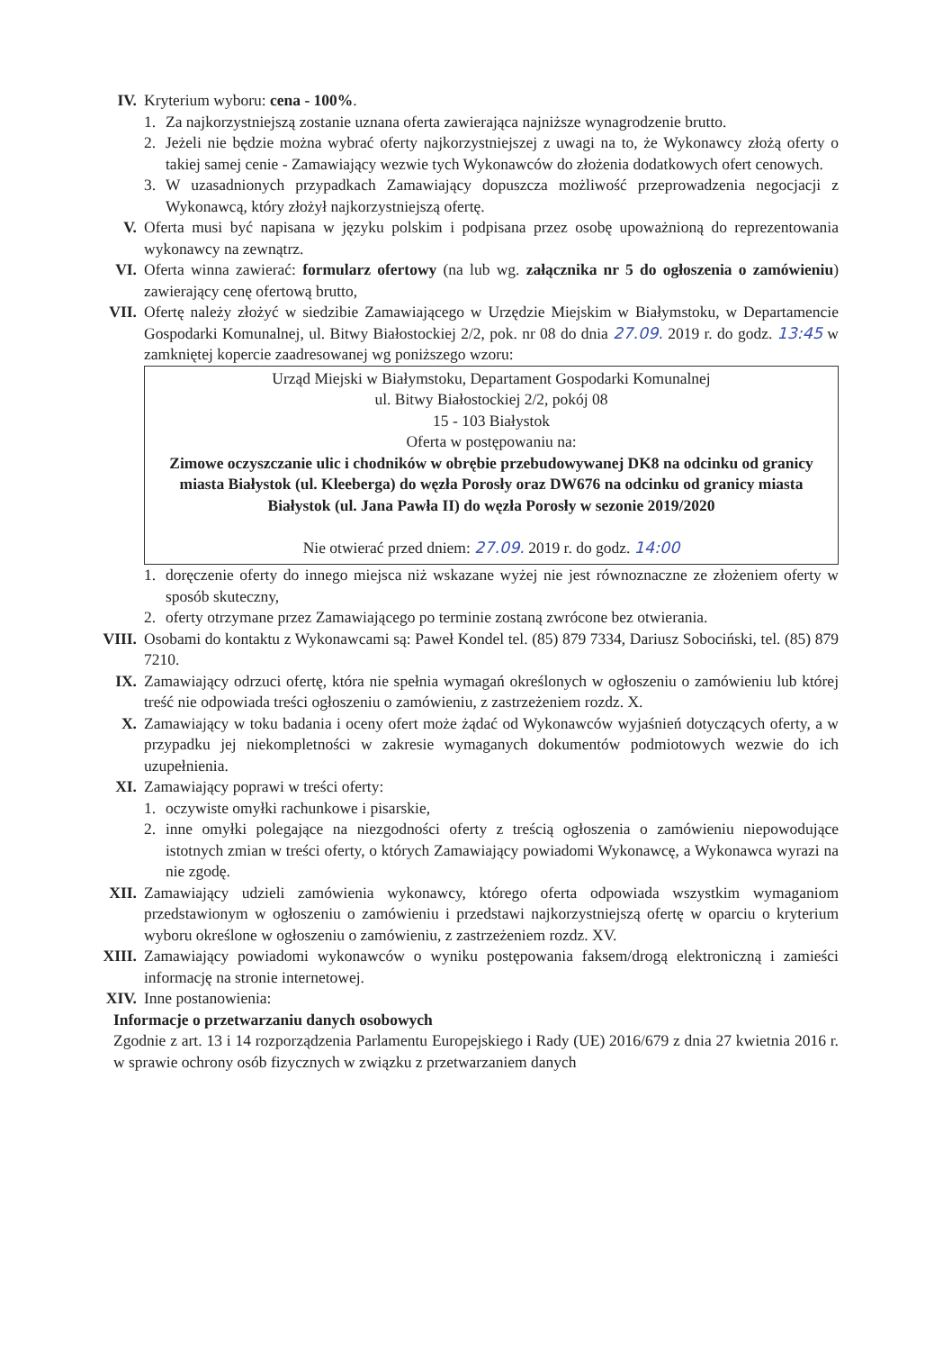IV. Kryterium wyboru: cena - 100%.
1. Za najkorzystniejszą zostanie uznana oferta zawierająca najniższe wynagrodzenie brutto.
2. Jeżeli nie będzie można wybrać oferty najkorzystniejszej z uwagi na to, że Wykonawcy złożą oferty o takiej samej cenie - Zamawiający wezwie tych Wykonawców do złożenia dodatkowych ofert cenowych.
3. W uzasadnionych przypadkach Zamawiający dopuszcza możliwość przeprowadzenia negocjacji z Wykonawcą, który złożył najkorzystniejszą ofertę.
V. Oferta musi być napisana w języku polskim i podpisana przez osobę upoważnioną do reprezentowania wykonawcy na zewnątrz.
VI. Oferta winna zawierać: formularz ofertowy (na lub wg. załącznika nr 5 do ogłoszenia o zamówieniu) zawierający cenę ofertową brutto,
VII. Ofertę należy złożyć w siedzibie Zamawiającego w Urzędzie Miejskim w Białymstoku, w Departamencie Gospodarki Komunalnej, ul. Bitwy Białostockiej 2/2, pok. nr 08 do dnia 27.09. 2019 r. do godz. 13:45 w zamkniętej kopercie zaadresowanej wg poniższego wzoru:
Urząd Miejski w Białymstoku, Departament Gospodarki Komunalnej
ul. Bitwy Białostockiej 2/2, pokój 08
15 - 103 Białystok
Oferta w postępowaniu na:
Zimowe oczyszczanie ulic i chodników w obrębie przebudowywanej DK8 na odcinku od granicy miasta Białystok (ul. Kleeberga) do węzła Porosły oraz DW676 na odcinku od granicy miasta Białystok (ul. Jana Pawła II) do węzła Porosły w sezonie 2019/2020
Nie otwierać przed dniem: 27.09. 2019 r. do godz. 14:00
1. doręczenie oferty do innego miejsca niż wskazane wyżej nie jest równoznaczne ze złożeniem oferty w sposób skuteczny,
2. oferty otrzymane przez Zamawiającego po terminie zostaną zwrócone bez otwierania.
VIII. Osobami do kontaktu z Wykonawcami są: Paweł Kondel tel. (85) 879 7334, Dariusz Sobociński, tel. (85) 879 7210.
IX. Zamawiający odrzuci ofertę, która nie spełnia wymagań określonych w ogłoszeniu o zamówieniu lub której treść nie odpowiada treści ogłoszeniu o zamówieniu, z zastrzeżeniem rozdz. X.
X. Zamawiający w toku badania i oceny ofert może żądać od Wykonawców wyjaśnień dotyczących oferty, a w przypadku jej niekompletności w zakresie wymaganych dokumentów podmiotowych wezwie do ich uzupełnienia.
XI. Zamawiający poprawi w treści oferty:
1. oczywiste omyłki rachunkowe i pisarskie,
2. inne omyłki polegające na niezgodności oferty z treścią ogłoszenia o zamówieniu niepowodujące istotnych zmian w treści oferty, o których Zamawiający powiadomi Wykonawcę, a Wykonawca wyrazi na nie zgodę.
XII. Zamawiający udzieli zamówienia wykonawcy, którego oferta odpowiada wszystkim wymaganiom przedstawionym w ogłoszeniu o zamówieniu i przedstawi najkorzystniejszą ofertę w oparciu o kryterium wyboru określone w ogłoszeniu o zamówieniu, z zastrzeżeniem rozdz. XV.
XIII. Zamawiający powiadomi wykonawców o wyniku postępowania faksem/drogą elektroniczną i zamieści informację na stronie internetowej.
XIV. Inne postanowienia:
Informacje o przetwarzaniu danych osobowych
Zgodnie z art. 13 i 14 rozporządzenia Parlamentu Europejskiego i Rady (UE) 2016/679 z dnia 27 kwietnia 2016 r. w sprawie ochrony osób fizycznych w związku z przetwarzaniem danych